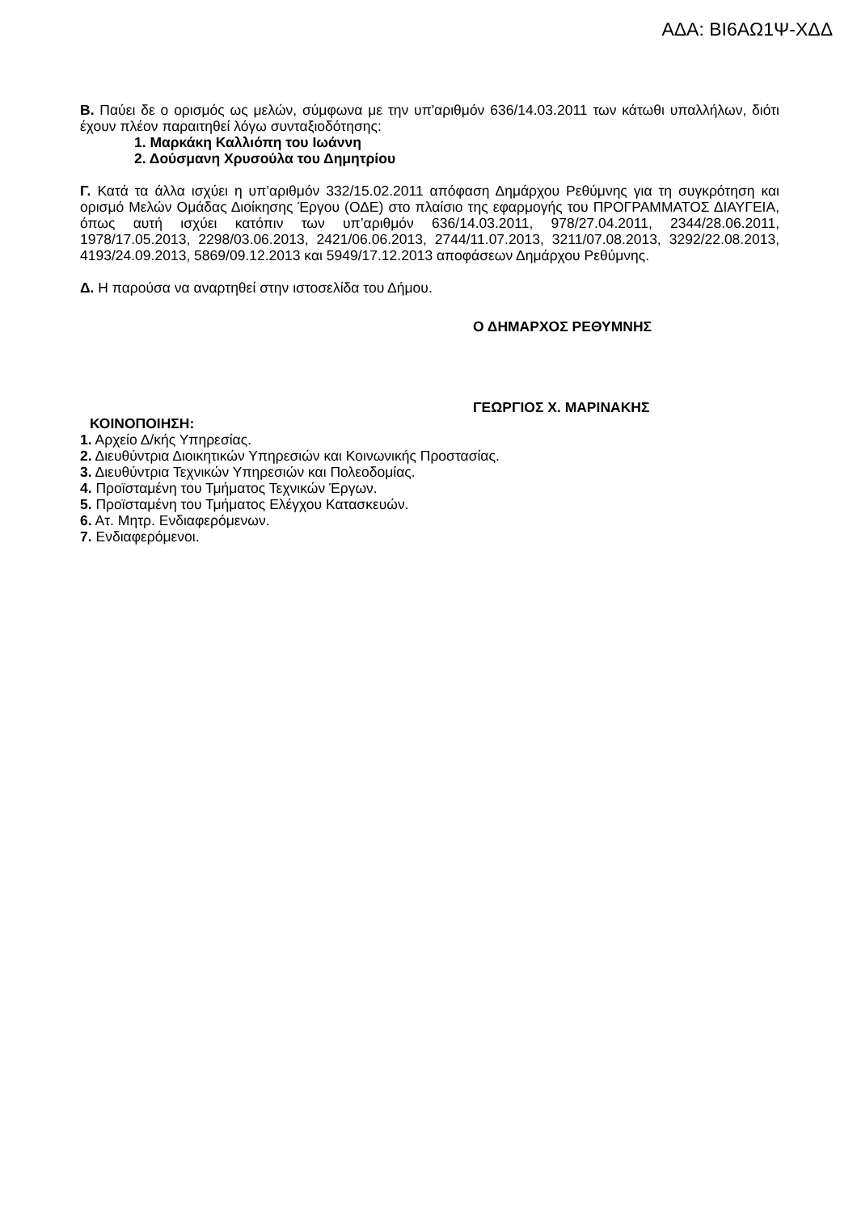ΑΔΑ: ΒΙ6ΑΩ1Ψ-ΧΔΔ
Β. Παύει δε ο ορισμός ως μελών, σύμφωνα με την υπ'αριθμόν 636/14.03.2011 των κάτωθι υπαλλήλων, διότι έχουν πλέον παραιτηθεί λόγω συνταξιοδότησης:
1. Μαρκάκη Καλλιόπη του Ιωάννη
2. Δούσμανη Χρυσούλα του Δημητρίου
Γ. Κατά τα άλλα ισχύει η υπ’αριθμόν 332/15.02.2011 απόφαση Δημάρχου Ρεθύμνης για τη συγκρότηση και ορισμό Μελών Ομάδας Διοίκησης Έργου (ΟΔΕ) στο πλαίσιο της εφαρμογής του ΠΡΟΓΡΑΜΜΑΤΟΣ ΔΙΑΥΓΕΙΑ, όπως αυτή ισχύει κατόπιν των υπ’αριθμόν 636/14.03.2011, 978/27.04.2011, 2344/28.06.2011, 1978/17.05.2013, 2298/03.06.2013, 2421/06.06.2013, 2744/11.07.2013, 3211/07.08.2013, 3292/22.08.2013, 4193/24.09.2013, 5869/09.12.2013 και 5949/17.12.2013 αποφάσεων Δημάρχου Ρεθύμνης.
Δ. Η παρούσα να αναρτηθεί στην ιστοσελίδα του Δήμου.
Ο ΔΗΜΑΡΧΟΣ ΡΕΘΥΜΝΗΣ
ΓΕΩΡΓΙΟΣ Χ. ΜΑΡΙΝΑΚΗΣ
ΚΟΙΝΟΠΟΙΗΣΗ:
1. Αρχείο Δ/κής Υπηρεσίας.
2. Διευθύντρια Διοικητικών Υπηρεσιών και Κοινωνικής Προστασίας.
3. Διευθύντρια Τεχνικών Υπηρεσιών και Πολεοδομίας.
4. Προϊσταμένη του Τμήματος Τεχνικών Έργων.
5. Προϊσταμένη του Τμήματος Ελέγχου Κατασκευών.
6. Ατ. Μητρ. Ενδιαφερόμενων.
7. Ενδιαφερόμενοι.